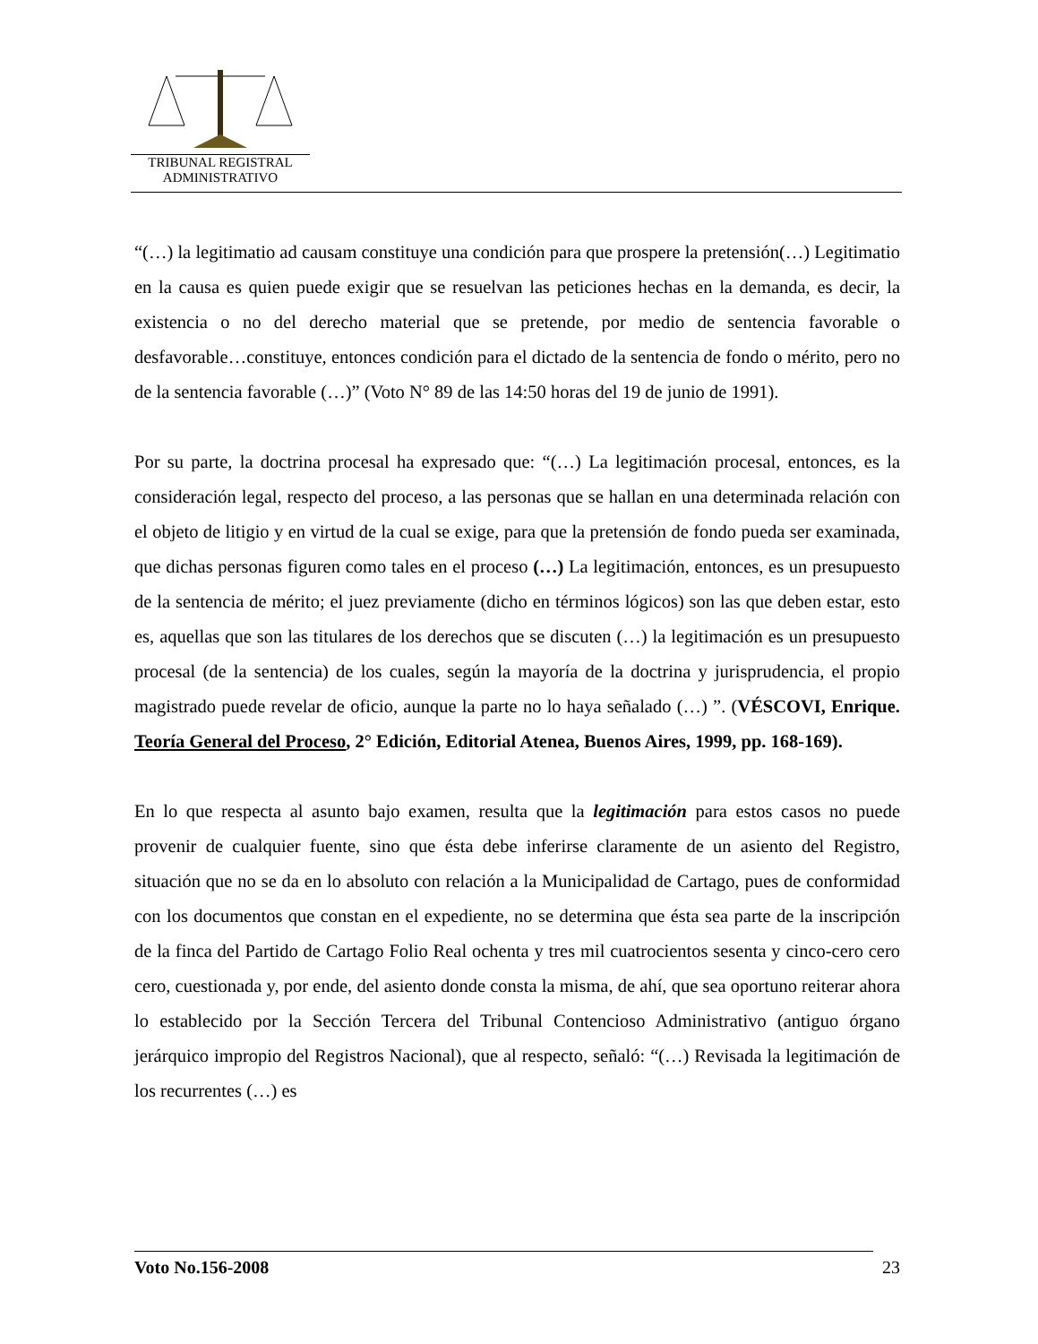TRIBUNAL REGISTRAL
ADMINISTRATIVO
“(…) la legitimatio ad causam constituye una condición para que prospere la pretensión(…) Legitimatio en la causa es quien puede exigir que se resuelvan las peticiones hechas en la demanda, es decir, la existencia o no del derecho material que se pretende, por medio de sentencia favorable o desfavorable…constituye, entonces condición para el dictado de la sentencia de fondo o mérito, pero no de la sentencia favorable (…)” (Voto N° 89 de las 14:50 horas del 19 de junio de 1991).
Por su parte, la doctrina procesal ha expresado que: “(…) La legitimación procesal, entonces, es la consideración legal, respecto del proceso, a las personas que se hallan en una determinada relación con el objeto de litigio y en virtud de la cual se exige, para que la pretensión de fondo pueda ser examinada, que dichas personas figuren como tales en el proceso (…) La legitimación, entonces, es un presupuesto de la sentencia de mérito; el juez previamente (dicho en términos lógicos) son las que deben estar, esto es, aquellas que son las titulares de los derechos que se discuten (…) la legitimación es un presupuesto procesal (de la sentencia) de los cuales, según la mayoría de la doctrina y jurisprudencia, el propio magistrado puede revelar de oficio, aunque la parte no lo haya señalado (…) ”. (VÉSCOVI, Enrique. Teoría General del Proceso, 2° Edición, Editorial Atenea, Buenos Aires, 1999, pp. 168-169).
En lo que respecta al asunto bajo examen, resulta que la legitimación para estos casos no puede provenir de cualquier fuente, sino que ésta debe inferirse claramente de un asiento del Registro, situación que no se da en lo absoluto con relación a la Municipalidad de Cartago, pues de conformidad con los documentos que constan en el expediente, no se determina que ésta sea parte de la inscripción de la finca del Partido de Cartago Folio Real ochenta y tres mil cuatrocientos sesenta y cinco-cero cero cero, cuestionada y, por ende, del asiento donde consta la misma, de ahí, que sea oportuno reiterar ahora lo establecido por la Sección Tercera del Tribunal Contencioso Administrativo (antiguo órgano jerárquico impropio del Registros Nacional), que al respecto, señaló: “(…) Revisada la legitimación de los recurrentes (…) es
Voto No.156-2008 23